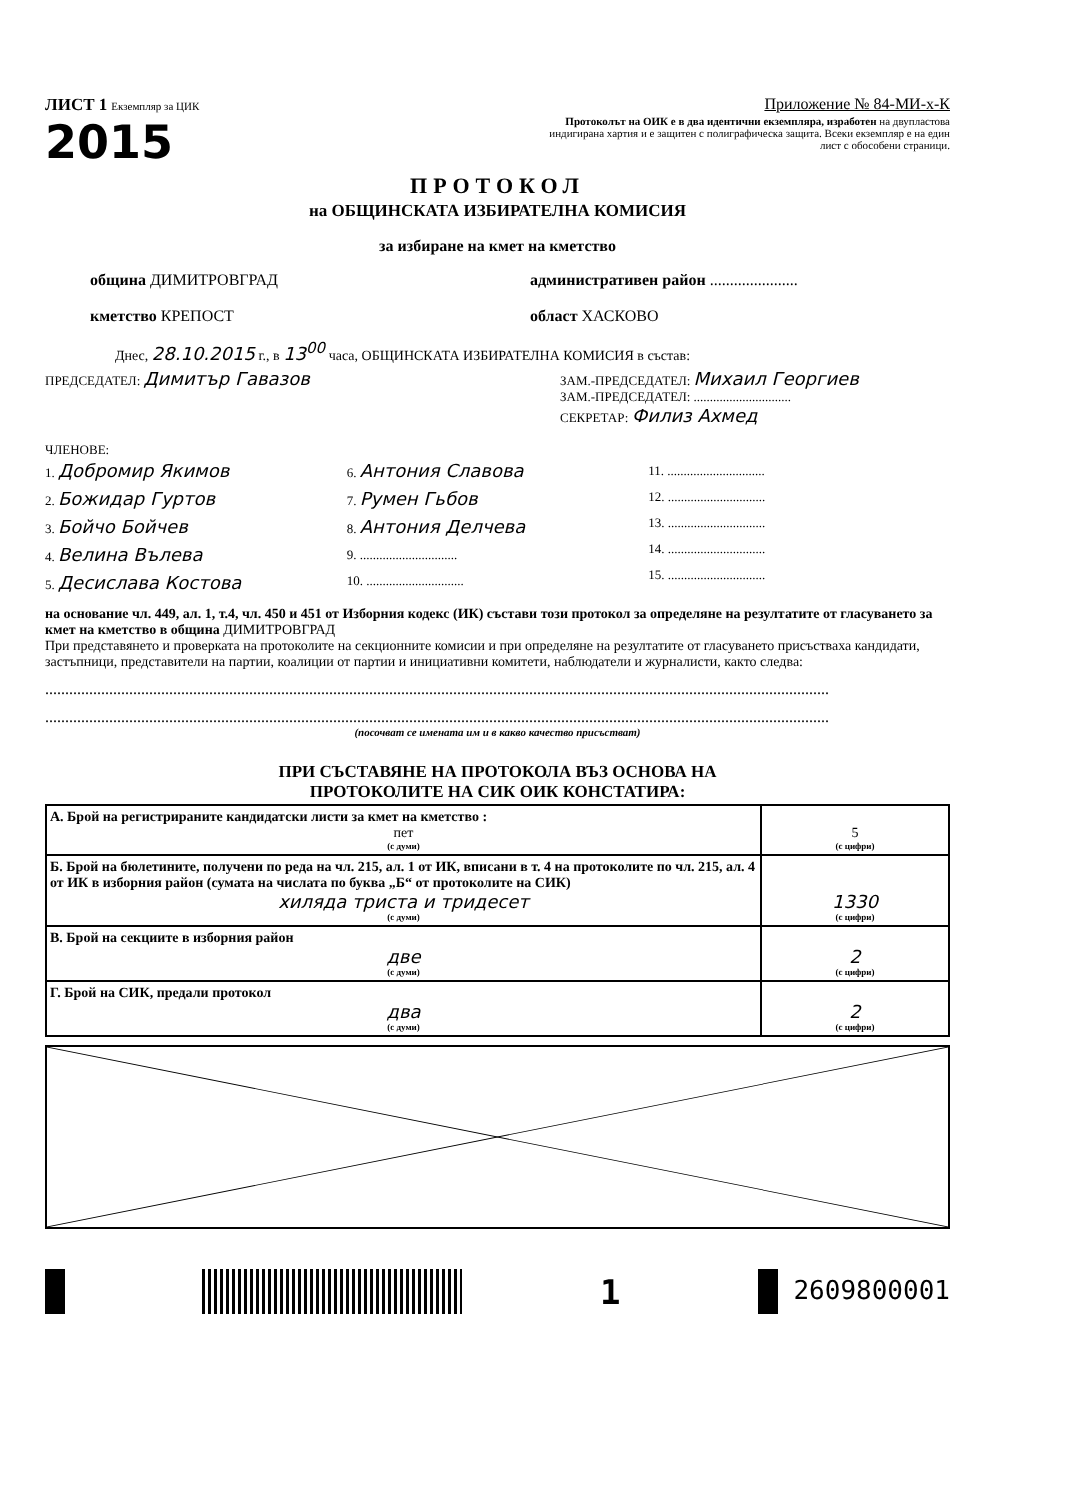ЛИСТ 1 Екземпляр за ЦИК
Приложение № 84-МИ-х-К
2015
Протоколът на ОИК е в два идентични екземпляра, изработен на двупластова индигирана хартия и е защитен с полиграфическа защита. Всеки екземпляр е на един лист с обособени страници.
ПРОТОКОЛ
на ОБЩИНСКАТА ИЗБИРАТЕЛНА КОМИСИЯ
за избиране на кмет на кметство
община ДИМИТРОВГРАД административен район ......................
кметство КРЕПОСТ област ХАСКОВО
Днес, 28.10.2015 г., в 13<sup>00</sup> часа, ОБЩИНСКАТА ИЗБИРАТЕЛНА КОМИСИЯ в състав:
ПРЕДСЕДАТЕЛ: Димитър Гавазов
ЗАМ.-ПРЕДСЕДАТЕЛ: Михаил Георгиев
ЗАМ.-ПРЕДСЕДАТЕЛ: ..............................
СЕКРЕТАР: Филиз Ахмед
ЧЛЕНОВЕ:
1. Добромир Якимов
2. Божидар Гуртов
3. Бойчо Бойчев
4. Велина Вълева
5. Десислава Костова
6. Антония Славова
7. Румен Гьбов
8. Антония Делчева
9. ..............................
10. ..............................
11. ..............................
12. ..............................
13. ..............................
14. ..............................
15. ..............................
на основание чл. 449, ал. 1, т.4, чл. 450 и 451 от Изборния кодекс (ИК) състави този протокол за определяне на резултатите от гласуването за кмет на кметство в община ДИМИТРОВГРАД
При представянето и проверката на протоколите на секционните комисии и при определяне на резултатите от гласуването присъстваха кандидати, застъпници, представители на партии, коалиции от партии и инициативни комитети, наблюдатели и журналисти, както следва:
....................................................................................................................................................................................................
....................................................................................................................................................................................................
(посочват се имената им и в какво качество присъстват)
ПРИ СЪСТАВЯНЕ НА ПРОТОКОЛА ВЪЗ ОСНОВА НА
ПРОТОКОЛИТЕ НА СИК ОИК КОНСТАТИРА:
| А. Брой на регистрираните кандидатски листи за кмет на кметство : пет (с думи) | 5 (с цифри) |
| Б. Брой на бюлетините, получени по реда на чл. 215, ал. 1 от ИК, вписани в т. 4 на протоколите по чл. 215, ал. 4 от ИК в изборния район (сумата на числата по буква „Б“ от протоколите на СИК) хиляда триста и тридесет (с думи) | 1330 (с цифри) |
| В. Брой на секциите в изборния район две (с думи) | 2 (с цифри) |
| Г. Брой на СИК, предали протокол два (с думи) | 2 (с цифри) |
1
2609800001